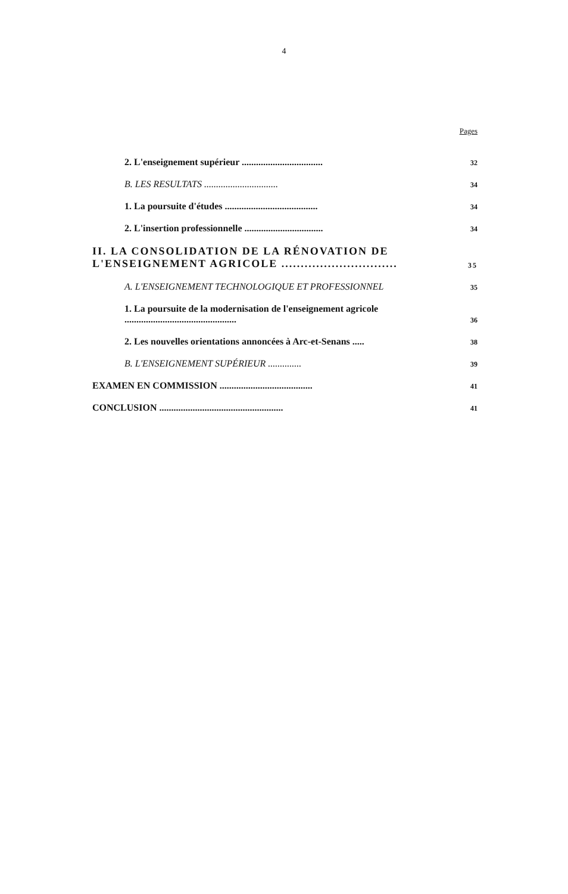4
Pages
2. L'enseignement supérieur .................................. 32
B. LES RESULTATS ............................... 34
1. La poursuite d'études ....................................... 34
2. L'insertion professionnelle ................................. 34
II. LA CONSOLIDATION DE LA RÉNOVATION DE L'ENSEIGNEMENT AGRICOLE .............................. 35
A. L'ENSEIGNEMENT TECHNOLOGIQUE ET PROFESSIONNEL 35
1. La poursuite de la modernisation de l'enseignement agricole ............................................... 36
2. Les nouvelles orientations annoncées à Arc-et-Senans ..... 38
B. L'ENSEIGNEMENT SUPÉRIEUR .............. 39
EXAMEN EN COMMISSION ....................................... 41
CONCLUSION .................................................... 41